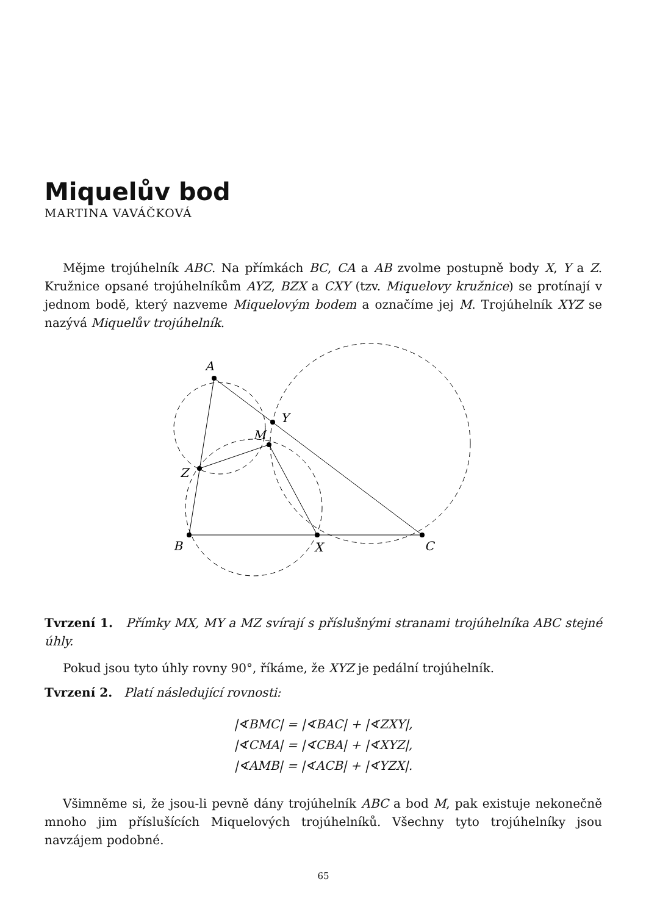Miquelův bod
MARTINA VAVÁČKOVÁ
Mějme trojúhelník ABC. Na přímkách BC, CA a AB zvolme postupně body X, Y a Z. Kružnice opsané trojúhelníkům AYZ, BZX a CXY (tzv. Miquelovy kružnice) se protínají v jednom bodě, který nazveme Miquelovým bodem a označíme jej M. Trojúhelník XYZ se nazývá Miquelův trojúhelník.
A
B
C
X
Y
Z
M
Tvrzení 1. Přímky MX, MY a MZ svírají s příslušnými stranami trojúhelníka ABC stejné úhly.
Pokud jsou tyto úhly rovny 90°, říkáme, že XYZ je pedální trojúhelník.
Tvrzení 2. Platí následující rovnosti:
|∢BMC| = |∢BAC| + |∢ZXY|,
|∢CMA| = |∢CBA| + |∢XYZ|,
|∢AMB| = |∢ACB| + |∢YZX|.
Všimněme si, že jsou-li pevně dány trojúhelník ABC a bod M, pak existuje nekonečně mnoho jim příslušících Miquelových trojúhelníků. Všechny tyto trojúhelníky jsou navzájem podobné.
65